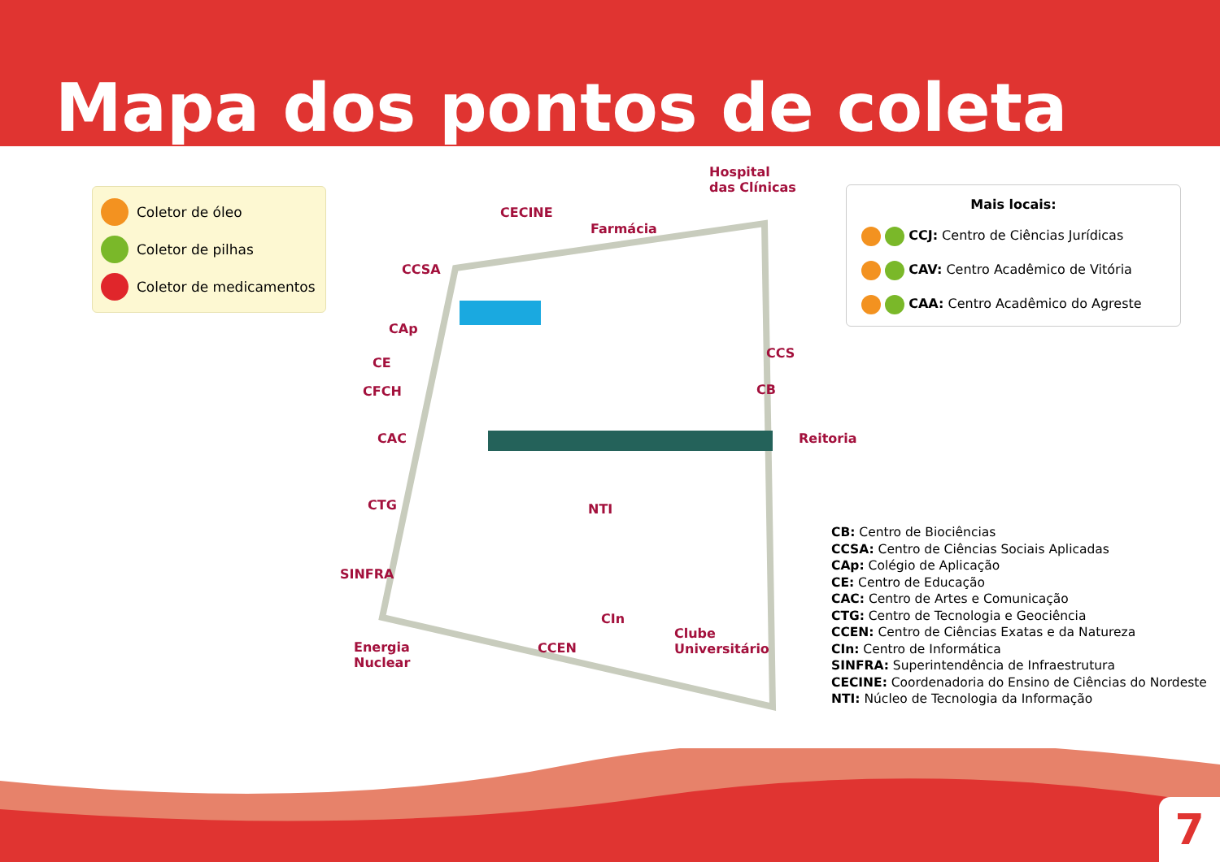Mapa dos pontos de coleta
Coletor de óleo
Coletor de pilhas
Coletor de medicamentos
Hospital
das Clínicas
CECINE
Farmácia
CCSA
CAp
CE
CFCH
CAC
CTG
SINFRA
Energia
Nuclear
NTI
CCS
CB
Reitoria
CIn
CCEN
Clube
Universitário
Mais locais:
CCJ: Centro de Ciências Jurídicas
CAV: Centro Acadêmico de Vitória
CAA: Centro Acadêmico do Agreste
CB: Centro de Biociências
CCSA: Centro de Ciências Sociais Aplicadas
CAp: Colégio de Aplicação
CE: Centro de Educação
CAC: Centro de Artes e Comunicação
CTG: Centro de Tecnologia e Geociência
CCEN: Centro de Ciências Exatas e da Natureza
CIn: Centro de Informática
SINFRA: Superintendência de Infraestrutura
CECINE: Coordenadoria do Ensino de Ciências do Nordeste
NTI: Núcleo de Tecnologia da Informação
7